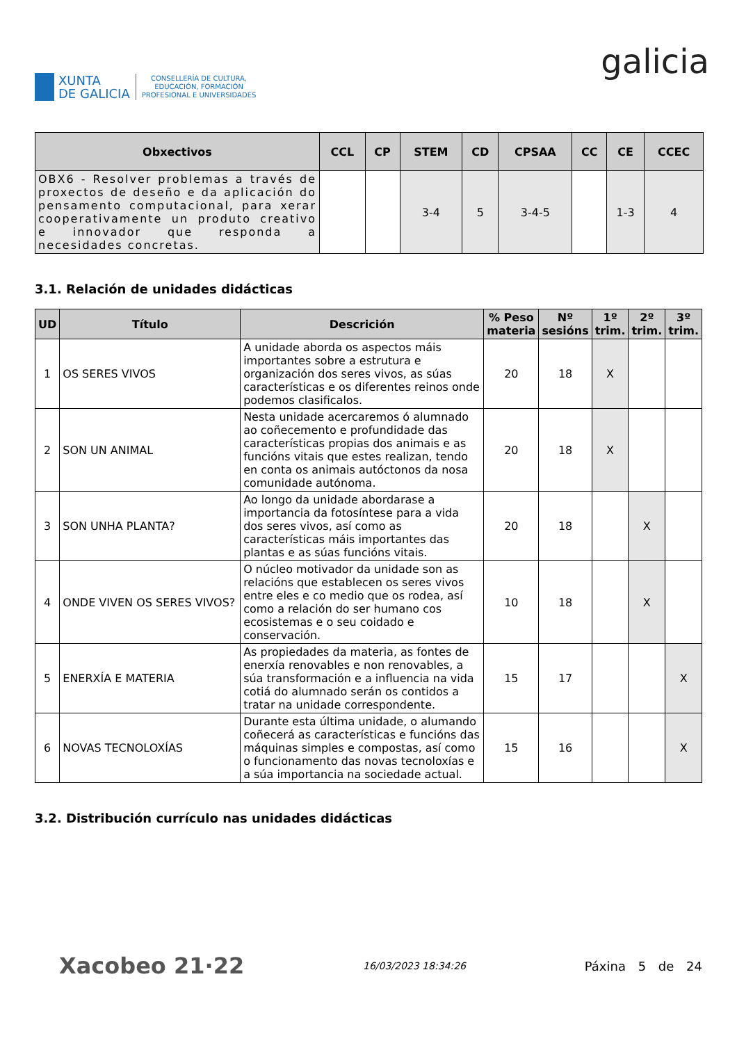XUNTA
DE GALICIA
CONSELLERÍA DE CULTURA,
EDUCACIÓN, FORMACIÓN
PROFESIONAL E UNIVERSIDADES
galicia
| Obxectivos | CCL | CP | STEM | CD | CPSAA | CC | CE | CCEC |
| --- | --- | --- | --- | --- | --- | --- | --- | --- |
| OBX6 - Resolver problemas a través de proxectos de deseño e da aplicación do pensamento computacional, para xerar cooperativamente un produto creativo e innovador que responda a necesidades concretas. | | | 3-4 | 5 | 3-4-5 | | 1-3 | 4 |
3.1. Relación de unidades didácticas
| UD | Título | Descrición | % Peso materia | Nº sesións | 1º trim. | 2º trim. | 3º trim. |
| --- | --- | --- | --- | --- | --- | --- | --- |
| 1 | OS SERES VIVOS | A unidade aborda os aspectos máis importantes sobre a estrutura e organización dos seres vivos, as súas características e os diferentes reinos onde podemos clasificalos. | 20 | 18 | X | | |
| 2 | SON UN ANIMAL | Nesta unidade acercaremos ó alumnado ao coñecemento e profundidade das características propias dos animais e as funcións vitais que estes realizan, tendo en conta os animais autóctonos da nosa comunidade autónoma. | 20 | 18 | X | | |
| 3 | SON UNHA PLANTA? | Ao longo da unidade abordarase a importancia da fotosíntese para a vida dos seres vivos, así como as características máis importantes das plantas e as súas funcións vitais. | 20 | 18 | | X | |
| 4 | ONDE VIVEN OS SERES VIVOS? | O núcleo motivador da unidade son as relacións que establecen os seres vivos entre eles e co medio que os rodea, así como a relación do ser humano cos ecosistemas e o seu coidado e conservación. | 10 | 18 | | X | |
| 5 | ENERXÍA E MATERIA | As propiedades da materia, as fontes de enerxía renovables e non renovables, a súa transformación e a influencia na vida cotiá do alumnado serán os contidos a tratar na unidade correspondente. | 15 | 17 | | | X |
| 6 | NOVAS TECNOLOXÍAS | Durante esta última unidade, o alumando coñecerá as características e funcións das máquinas simples e compostas, así como o funcionamento das novas tecnoloxías e a súa importancia na sociedade actual. | 15 | 16 | | | X |
3.2. Distribución currículo nas unidades didácticas
Xacobeo 21·22
16/03/2023 18:34:26
Páxina 5 de 24